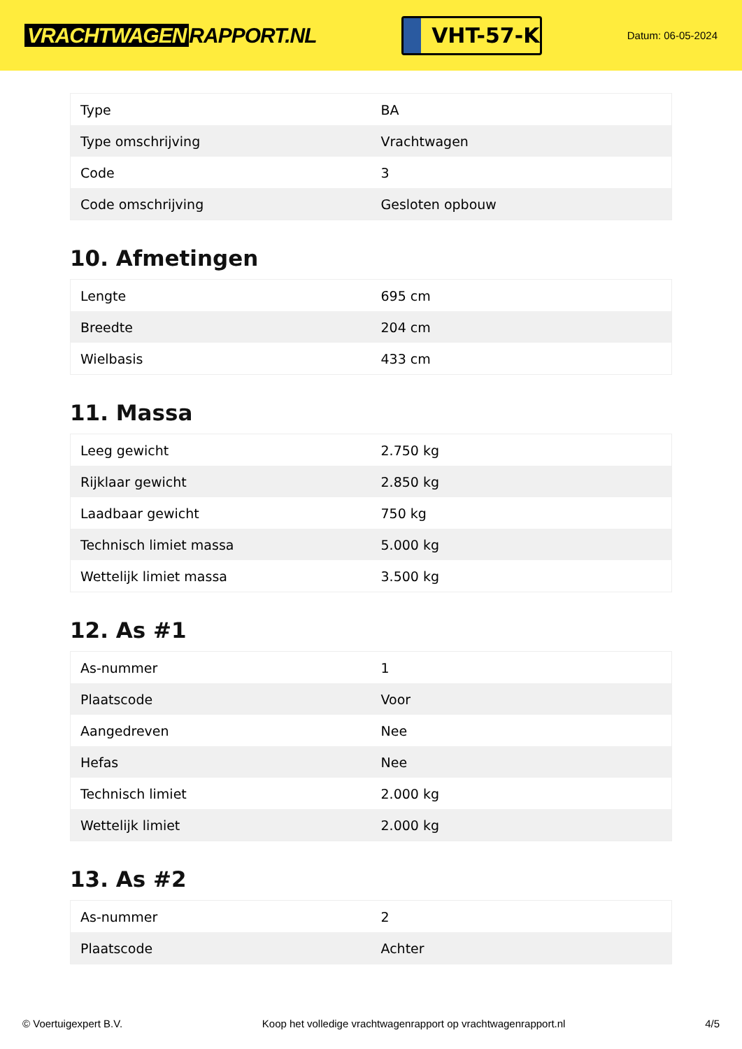VRACHTWAGEN RAPPORT.NL
VHT-57-K
Datum: 06-05-2024
| Type | BA |
| Type omschrijving | Vrachtwagen |
| Code | 3 |
| Code omschrijving | Gesloten opbouw |
10. Afmetingen
| Lengte | 695 cm |
| Breedte | 204 cm |
| Wielbasis | 433 cm |
11. Massa
| Leeg gewicht | 2.750 kg |
| Rijklaar gewicht | 2.850 kg |
| Laadbaar gewicht | 750 kg |
| Technisch limiet massa | 5.000 kg |
| Wettelijk limiet massa | 3.500 kg |
12. As #1
| As-nummer | 1 |
| Plaatscode | Voor |
| Aangedreven | Nee |
| Hefas | Nee |
| Technisch limiet | 2.000 kg |
| Wettelijk limiet | 2.000 kg |
13. As #2
| As-nummer | 2 |
| Plaatscode | Achter |
© Voertuigexpert B.V. Koop het volledige vrachtwagenrapport op vrachtwagenrapport.nl 4/5